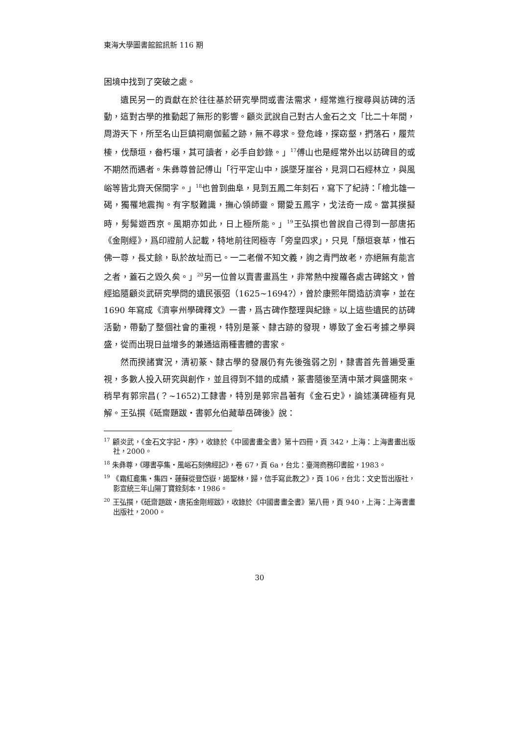東海大學圖書館館訊新 116 期
困境中找到了突破之處。
遺民另一的貢獻在於往往基於研究學問或書法需求，經常進行搜尋與訪碑的活動，這對古學的推動起了無形的影響。顧炎武說自己對古人金石之文「比二十年間，周游天下，所至名山巨鎮祠廟伽藍之跡，無不尋求。登危峰，探窈壑，捫落石，履荒榛，伐頹垣，畚朽壤，其可讀者，必手自鈔錄。」<sup>17</sup>傅山也是經常外出以訪碑目的或不期然而遇者。朱彝尊曾記傅山「行平定山中，誤墜牙崖谷，見洞口石經林立，與風峪等皆北齊天保間字。」<sup>18</sup>也曾到曲阜，見到五鳳二年刻石，寫下了紀詩：「檜北雄一碣，獨罹地震掏。有字駁難識，撫心領師靈。爾愛五鳳字，戈法奇一成。當其摸擬時，髣髴遊西京。風期亦如此，日上極所能。」<sup>19</sup>王弘撰也曾說自己得到一部唐拓《金剛經》，爲印證前人記載，特地前往罔極寺「旁皇四求」，只見「頹垣衰草，惟石佛一尊，長丈餘，臥於故址而已。一二老僧不知文義，詢之青門故老，亦絕無有能言之者，蓋石之毀久矣。」<sup>20</sup>另一位曾以賣書畫爲生，非常熱中搜羅各處古碑銘文，曾經追隨顧炎武研究學問的遺民張弨（1625~1694?），曾於康熙年間造訪濟寧，並在 1690 年寫成《濟寧州學碑釋文》一書，爲古碑作整理與紀錄。以上這些遺民的訪碑活動，帶動了整個社會的重視，特別是篆、隸古跡的發現，導致了金石考據之學興盛，從而出現日益增多的兼通這兩種書體的書家。
然而揆諸實況，清初篆、隸古學的發展仍有先後強弱之別，隸書首先普遍受重視，多數人投入研究與創作，並且得到不錯的成績，篆書隨後至清中葉才興盛開來。稍早有郭宗昌(？~1652)工隸書，特別是郭宗昌著有《金石史》，論述漢碑極有見解。王弘撰《砥齋題跋・書郭允伯藏華岳碑後》說：
<sup>17</sup> 顧炎武，《金石文字記・序》，收錄於《中國書畫全書》第十四冊，頁 342，上海：上海書畫出版社，2000。
<sup>18</sup> 朱彝尊，《曝書亭集・風峪石刻佛經記》，卷 67，頁 6a，台北：臺灣商務印書館，1983。
<sup>19</sup> 《霜紅龕集・集四・蓮蘇從登岱嶽，謁聖林，歸，信手寫此教之》，頁 106，台北：文史哲出版社，影宣統三年山陽丁寶銓刻本，1986。
<sup>20</sup> 王弘撰，《砥齋題跋・唐拓金剛經跋》，收錄於《中國書畫全書》第八冊，頁 940，上海：上海書畫出版社，2000。
30